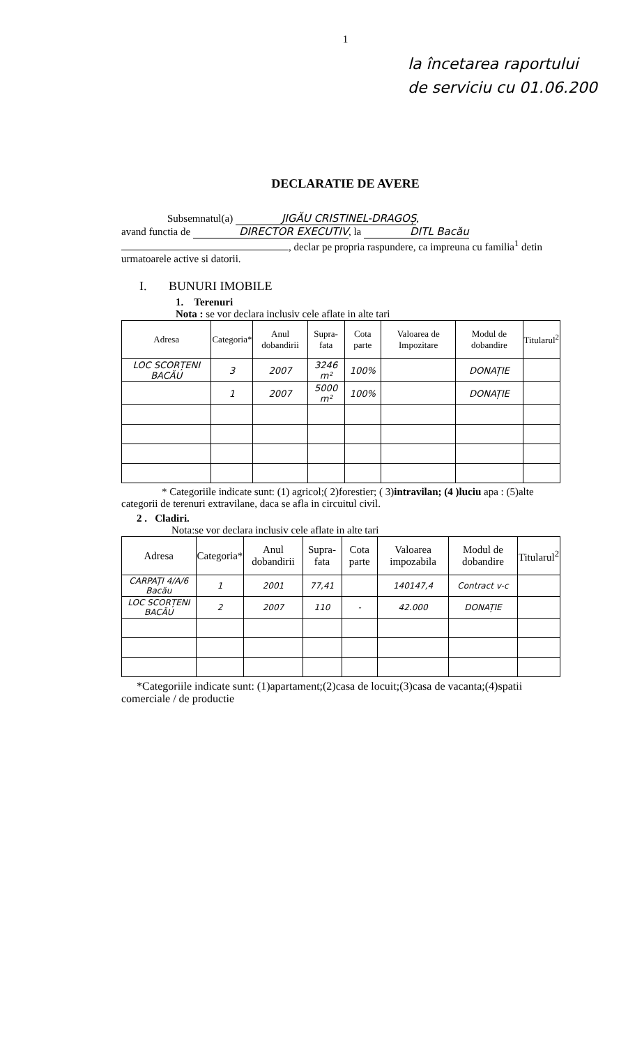1
la încetarea raportului
de serviciu cu 01.06.200
DECLARATIE DE AVERE
Subsemnatul(a) JIGĂU CRISTINEL-DRAGOȘ,
avand functia de DIRECTOR EXECUTIV, la DITL Bacău , declar pe propria raspundere, ca impreuna cu familia<sup>1</sup> detin urmatoarele active si datorii.
I. BUNURI IMOBILE
1. Terenuri
Nota : se vor declara inclusiv cele aflate in alte tari
| Adresa | Categoria* | Anul dobandirii | Supra-fata | Cota parte | Valoarea de Impozitare | Modul de dobandire | Titularul<sup>2</sup> |
| --- | --- | --- | --- | --- | --- | --- | --- |
| LOC SCORȚENI BACĂU | 3 | 2007 | 3246 m² | 100% | | DONAȚIE | |
| | 1 | 2007 | 5000 m² | 100% | | DONAȚIE | |
* Categoriile indicate sunt: (1) agricol;( 2)forestier; ( 3)intravilan; (4 )luciu apa : (5)alte categorii de terenuri extravilane, daca se afla in circuitul civil.
2 . Cladiri.
Nota:se vor declara inclusiv cele aflate in alte tari
| Adresa | Categoria* | Anul dobandirii | Supra-fata | Cota parte | Valoarea impozabila | Modul de dobandire | Titularul<sup>2</sup> |
| --- | --- | --- | --- | --- | --- | --- | --- |
| CARPAȚI 4/A/6 Bacău | 1 | 2001 | 77,41 | | 140147,4 | Contract v-c | |
| LOC SCORȚENI BACĂU | 2 | 2007 | 110 | - | 42.000 | DONAȚIE | |
*Categoriile indicate sunt: (1)apartament;(2)casa de locuit;(3)casa de vacanta;(4)spatii comerciale / de productie